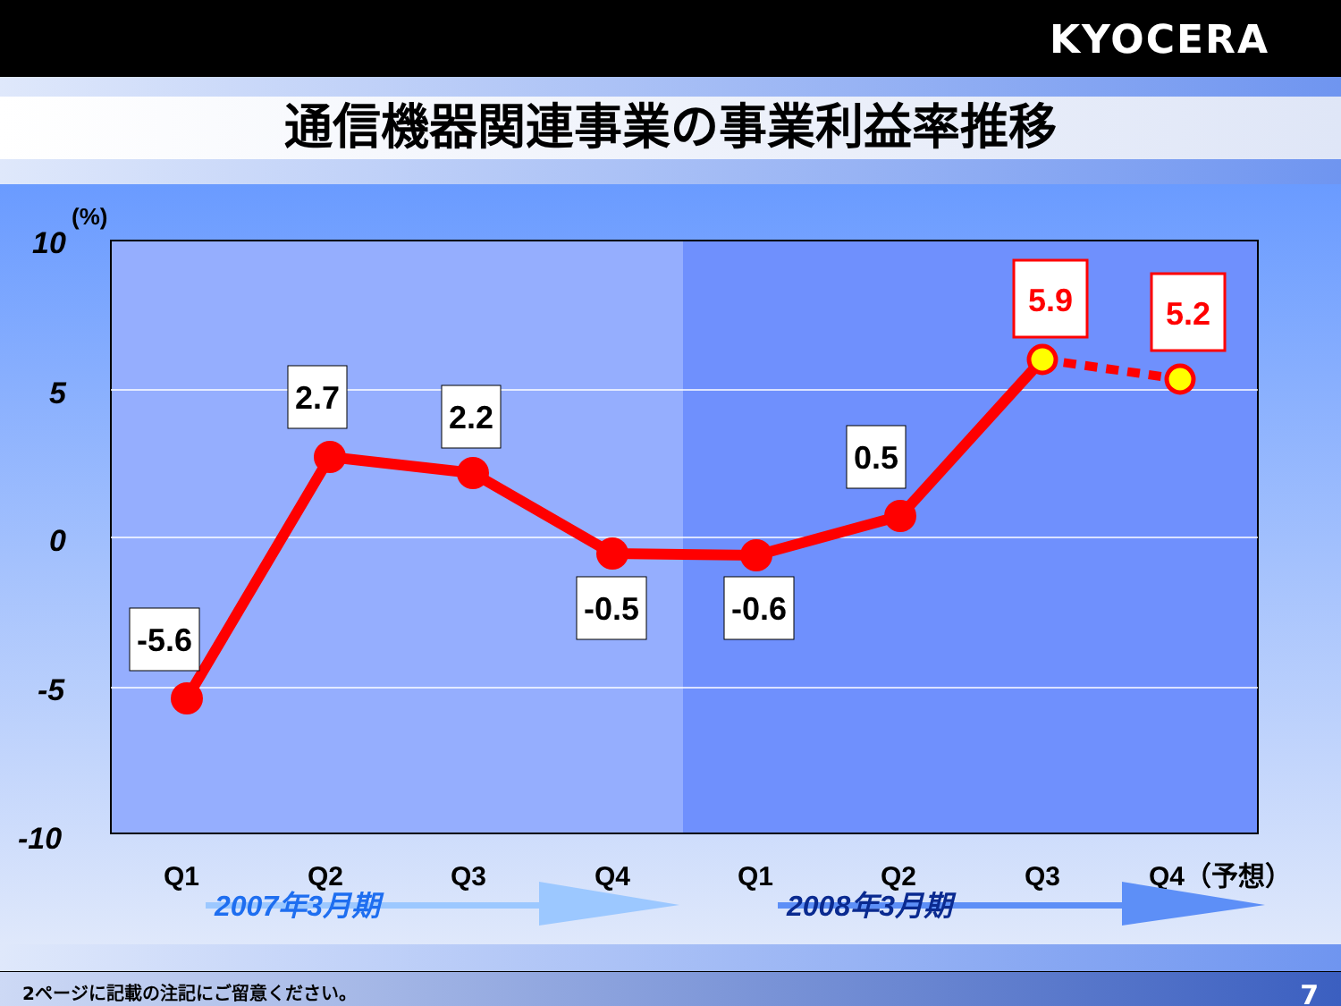KYOCERA
通信機器関連事業の事業利益率推移
10
5
0
-5
-10
(%)
-5.6
2.7
2.2
-0.5
-0.6
0.5
5.9
5.2
Q1
Q2
Q3
Q4
Q1
Q2
Q3
Q4（予想）
2007年3月期
2008年3月期
2ページに記載の注記にご留意ください。 7